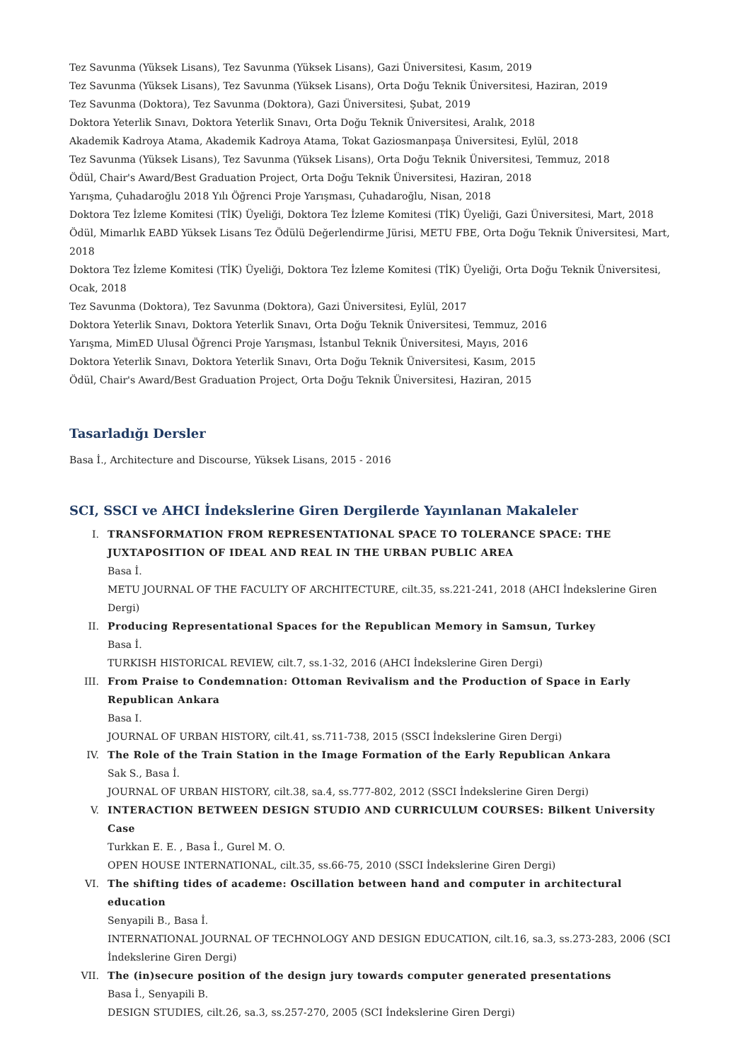Tez Savunma (Yüksek Lisans), Tez Savunma (Yüksek Lisans), Gazi Üniversitesi, Kasım, 2019
Tez Savunma (Yüksek Lisans), Tez Savunma (Yüksek Lisans), Orta Doğu Teknik Üniversitesi, Haziran, 2019
Tez Savunma (Doktora), Tez Savunma (Doktora), Gazi Üniversitesi, Şubat, 2019
Doktora Yeterlik Sınavı, Doktora Yeterlik Sınavı, Orta Doğu Teknik Üniversitesi, Aralık, 2018
Akademik Kadroya Atama, Akademik Kadroya Atama, Tokat Gaziosmanpaşa Üniversitesi, Eylül, 2018
Tez Savunma (Yüksek Lisans), Tez Savunma (Yüksek Lisans), Orta Doğu Teknik Üniversitesi, Temmuz, 2018
Ödül, Chair's Award/Best Graduation Project, Orta Doğu Teknik Üniversitesi, Haziran, 2018
Yarışma, Çuhadaroğlu 2018 Yılı Öğrenci Proje Yarışması, Çuhadaroğlu, Nisan, 2018
Doktora Tez İzleme Komitesi (TİK) Üyeliği, Doktora Tez İzleme Komitesi (TİK) Üyeliği, Gazi Üniversitesi, Mart, 2018
Ödül, Mimarlık EABD Yüksek Lisans Tez Ödülü Değerlendirme Jürisi, METU FBE, Orta Doğu Teknik Üniversitesi, Mart, 2018
Doktora Tez İzleme Komitesi (TİK) Üyeliği, Doktora Tez İzleme Komitesi (TİK) Üyeliği, Orta Doğu Teknik Üniversitesi, Ocak, 2018
Tez Savunma (Doktora), Tez Savunma (Doktora), Gazi Üniversitesi, Eylül, 2017
Doktora Yeterlik Sınavı, Doktora Yeterlik Sınavı, Orta Doğu Teknik Üniversitesi, Temmuz, 2016
Yarışma, MimED Ulusal Öğrenci Proje Yarışması, İstanbul Teknik Üniversitesi, Mayıs, 2016
Doktora Yeterlik Sınavı, Doktora Yeterlik Sınavı, Orta Doğu Teknik Üniversitesi, Kasım, 2015
Ödül, Chair's Award/Best Graduation Project, Orta Doğu Teknik Üniversitesi, Haziran, 2015
Tasarladığı Dersler
Basa İ., Architecture and Discourse, Yüksek Lisans, 2015 - 2016
SCI, SSCI ve AHCI İndekslerine Giren Dergilerde Yayınlanan Makaleler
I. TRANSFORMATION FROM REPRESENTATIONAL SPACE TO TOLERANCE SPACE: THE JUXTAPOSITION OF IDEAL AND REAL IN THE URBAN PUBLIC AREA
Basa İ.
METU JOURNAL OF THE FACULTY OF ARCHITECTURE, cilt.35, ss.221-241, 2018 (AHCI İndekslerine Giren Dergi)
II. Producing Representational Spaces for the Republican Memory in Samsun, Turkey
Basa İ.
TURKISH HISTORICAL REVIEW, cilt.7, ss.1-32, 2016 (AHCI İndekslerine Giren Dergi)
III. From Praise to Condemnation: Ottoman Revivalism and the Production of Space in Early Republican Ankara
Basa I.
JOURNAL OF URBAN HISTORY, cilt.41, ss.711-738, 2015 (SSCI İndekslerine Giren Dergi)
IV. The Role of the Train Station in the Image Formation of the Early Republican Ankara
Sak S., Basa İ.
JOURNAL OF URBAN HISTORY, cilt.38, sa.4, ss.777-802, 2012 (SSCI İndekslerine Giren Dergi)
V. INTERACTION BETWEEN DESIGN STUDIO AND CURRICULUM COURSES: Bilkent University Case
Turkkan E. E. , Basa İ., Gurel M. O.
OPEN HOUSE INTERNATIONAL, cilt.35, ss.66-75, 2010 (SSCI İndekslerine Giren Dergi)
VI. The shifting tides of academe: Oscillation between hand and computer in architectural education
Senyapili B., Basa İ.
INTERNATIONAL JOURNAL OF TECHNOLOGY AND DESIGN EDUCATION, cilt.16, sa.3, ss.273-283, 2006 (SCI İndekslerine Giren Dergi)
VII. The (in)secure position of the design jury towards computer generated presentations
Basa İ., Senyapili B.
DESIGN STUDIES, cilt.26, sa.3, ss.257-270, 2005 (SCI İndekslerine Giren Dergi)